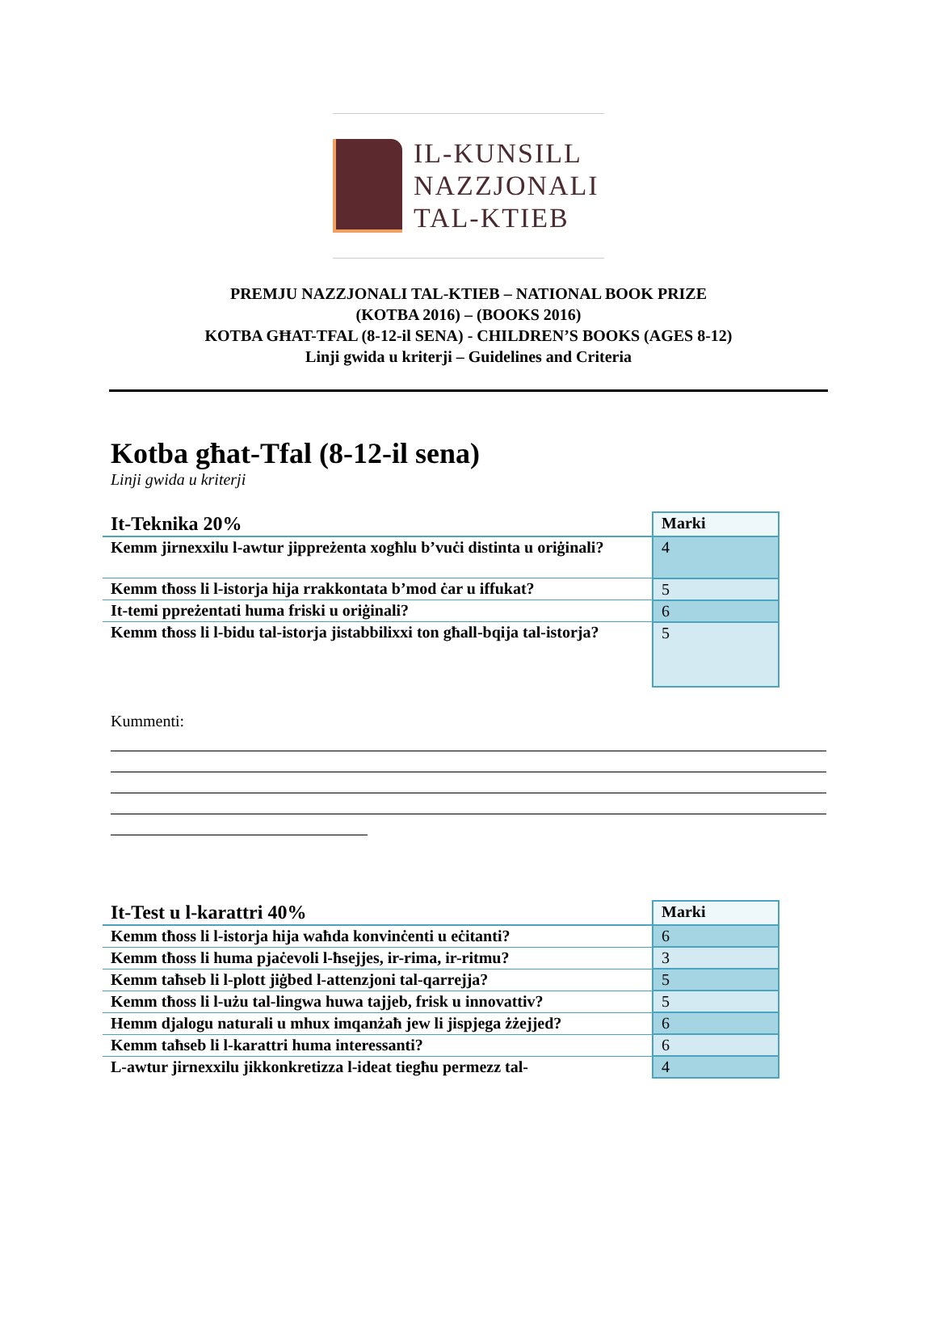IL-KUNSILL
NAZZJONALI
TAL-KTIEB
PREMJU NAZZJONALI TAL-KTIEB – NATIONAL BOOK PRIZE
(KOTBA 2016) – (BOOKS 2016)
KOTBA GĦAT-TFAL (8-12-il SENA) - CHILDREN’S BOOKS (AGES 8-12)
Linji gwida u kriterji – Guidelines and Criteria
Kotba għat-Tfal (8-12-il sena)
Linji gwida u kriterji
| It-Teknika 20% | Marki |
| --- | --- |
| Kemm jirnexxilu l-awtur jippreżenta xogħlu b’vuċi distinta u oriġinali? | 4 |
| Kemm tħoss li l-istorja hija rrakkontata b’mod ċar u iffukat? | 5 |
| It-temi ppreżentati huma friski u oriġinali? | 6 |
| Kemm tħoss li l-bidu tal-istorja jistabbilixxi ton għall-bqija tal-istorja? | 5 |
Kummenti:
| It-Test u l-karattri 40% | Marki |
| --- | --- |
| Kemm tħoss li l-istorja hija waħda konvinċenti u eċitanti? | 6 |
| Kemm tħoss li huma pjaċevoli l-ħsejjes, ir-rima, ir-ritmu? | 3 |
| Kemm taħseb li l-plott jiġbed l-attenzjoni tal-qarrejja? | 5 |
| Kemm tħoss li l-użu tal-lingwa huwa tajjeb, frisk u innovattiv? | 5 |
| Hemm djalogu naturali u mhux imqanżaħ jew li jispjega żżejjed? | 6 |
| Kemm taħseb li l-karattri huma interessanti? | 6 |
| L-awtur jirnexxilu jikkonkretizza l-ideat tiegħu permezz tal- | 4 |